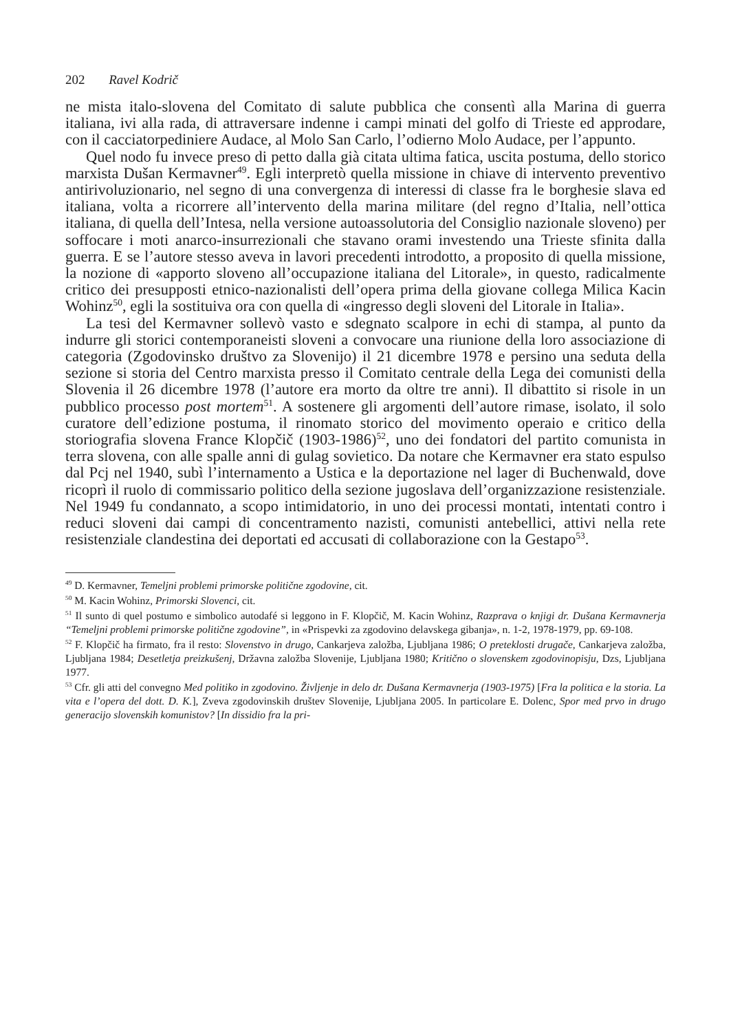202 Ravel Kodrič
ne mista italo-slovena del Comitato di salute pubblica che consentì alla Marina di guerra italiana, ivi alla rada, di attraversare indenne i campi minati del golfo di Trieste ed approdare, con il cacciatorpediniere Audace, al Molo San Carlo, l’odierno Molo Audace, per l’appunto.
Quel nodo fu invece preso di petto dalla già citata ultima fatica, uscita postuma, dello storico marxista Dušan Kermavner<sup>49</sup>. Egli interpretò quella missione in chiave di intervento preventivo antirivoluzionario, nel segno di una convergenza di interessi di classe fra le borghesie slava ed italiana, volta a ricorrere all’intervento della marina militare (del regno d’Italia, nell’ottica italiana, di quella dell’Intesa, nella versione autoassolutoria del Consiglio nazionale sloveno) per soffocare i moti anarco-insurrezionali che stavano orami investendo una Trieste sfinita dalla guerra. E se l’autore stesso aveva in lavori precedenti introdotto, a proposito di quella missione, la nozione di «apporto sloveno all’occupazione italiana del Litorale», in questo, radicalmente critico dei presupposti etnico-nazionalisti dell’opera prima della giovane collega Milica Kacin Wohinz<sup>50</sup>, egli la sostituiva ora con quella di «ingresso degli sloveni del Litorale in Italia».
La tesi del Kermavner sollevò vasto e sdegnato scalpore in echi di stampa, al punto da indurre gli storici contemporaneisti sloveni a convocare una riunione della loro associazione di categoria (Zgodovinsko društvo za Slovenijo) il 21 dicembre 1978 e persino una seduta della sezione si storia del Centro marxista presso il Comitato centrale della Lega dei comunisti della Slovenia il 26 dicembre 1978 (l’autore era morto da oltre tre anni). Il dibattito si risole in un pubblico processo post mortem<sup>51</sup>. A sostenere gli argomenti dell’autore rimase, isolato, il solo curatore dell’edizione postuma, il rinomato storico del movimento operaio e critico della storiografia slovena France Klopčič (1903-1986)<sup>52</sup>, uno dei fondatori del partito comunista in terra slovena, con alle spalle anni di gulag sovietico. Da notare che Kermavner era stato espulso dal Pcj nel 1940, subì l’internamento a Ustica e la deportazione nel lager di Buchenwald, dove ricoprì il ruolo di commissario politico della sezione jugoslava dell’organizzazione resistenziale. Nel 1949 fu condannato, a scopo intimidatorio, in uno dei processi montati, intentati contro i reduci sloveni dai campi di concentramento nazisti, comunisti antebellici, attivi nella rete resistenziale clandestina dei deportati ed accusati di collaborazione con la Gestapo<sup>53</sup>.
<sup>49</sup> D. Kermavner, Temeljni problemi primorske politične zgodovine, cit.
<sup>50</sup> M. Kacin Wohinz, Primorski Slovenci, cit.
<sup>51</sup> Il sunto di quel postumo e simbolico autodafé si leggono in F. Klopčič, M. Kacin Wohinz, Razprava o knjigi dr. Dušana Kermavnerja “Temeljni problemi primorske politične zgodovine”, in «Prispevki za zgodovino delavskega gibanja», n. 1-2, 1978-1979, pp. 69-108.
<sup>52</sup> F. Klopčič ha firmato, fra il resto: Slovenstvo in drugo, Cankarjeva založba, Ljubljana 1986; O preteklosti drugače, Cankarjeva založba, Ljubljana 1984; Desetletja preizkušenj, Državna založba Slovenije, Ljubljana 1980; Kritično o slovenskem zgodovinopisju, Dzs, Ljubljana 1977.
<sup>53</sup> Cfr. gli atti del convegno Med politiko in zgodovino. Življenje in delo dr. Dušana Kermavnerja (1903-1975) [Fra la politica e la storia. La vita e l’opera del dott. D. K.], Zveva zgodovinskih društev Slovenije, Ljubljana 2005. In particolare E. Dolenc, Spor med prvo in drugo generacijo slovenskih komunistov? [In dissidio fra la pri-